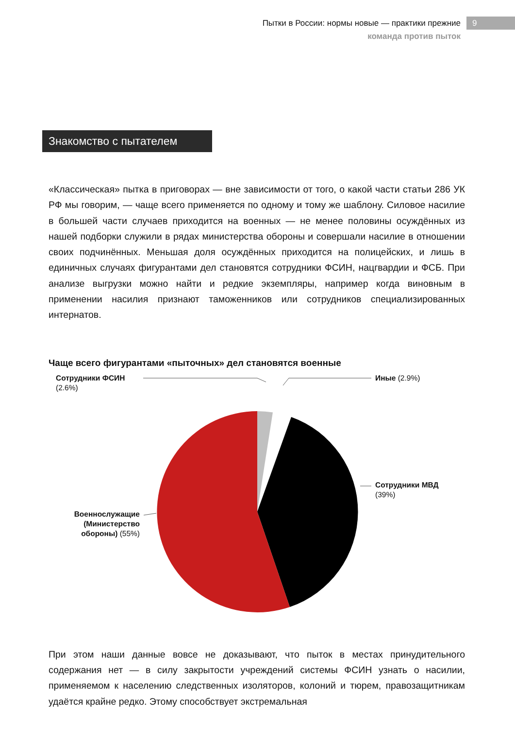Пытки в России: нормы новые — практики прежние
команда против пыток
9
Знакомство с пытателем
«Классическая» пытка в приговорах — вне зависимости от того, о какой части статьи 286 УК РФ мы говорим, — чаще всего применяется по одному и тому же шаблону. Силовое насилие в большей части случаев приходится на военных — не менее половины осуждённых из нашей подборки служили в рядах министерства обороны и совершали насилие в отношении своих подчинённых. Меньшая доля осуждённых приходится на полицейских, и лишь в единичных случаях фигурантами дел становятся сотрудники ФСИН, нацгвардии и ФСБ. При анализе выгрузки можно найти и редкие экземпляры, например когда виновным в применении насилия признают таможенников или сотрудников специализированных интернатов.
Чаще всего фигурантами «пыточных» дел становятся военные
Сотрудники ФСИН
(2.6%)
Иные (2.9%)
Сотрудники МВД
(39%)
Военнослужащие (Министерство обороны) (55%)
При этом наши данные вовсе не доказывают, что пыток в местах принудительного содержания нет — в силу закрытости учреждений системы ФСИН узнать о насилии, применяемом к населению следственных изоляторов, колоний и тюрем, правозащитникам удаётся крайне редко. Этому способствует экстремальная